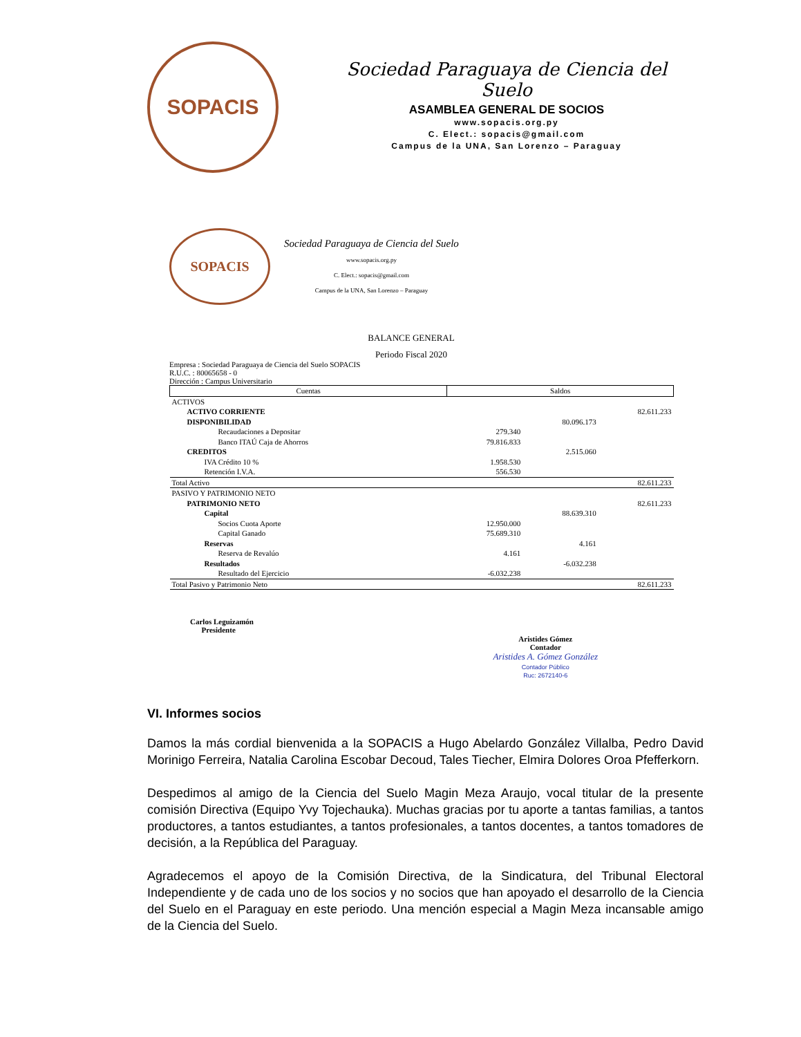SOPACIS
Sociedad Paraguaya de Ciencia del Suelo
ASAMBLEA GENERAL DE SOCIOS
www.sopacis.org.py
C. Elect.: sopacis@gmail.com
Campus de la UNA, San Lorenzo – Paraguay
SOPACIS
Sociedad Paraguaya de Ciencia del Suelo
www.sopacis.org.py
C. Elect.: sopacis@gmail.com
Campus de la UNA, San Lorenzo – Paraguay
BALANCE GENERAL
Periodo Fiscal 2020
Empresa : Sociedad Paraguaya de Ciencia del Suelo SOPACIS
R.U.C. : 80065658 - 0
Dirección : Campus Universitario
| Cuentas | Saldos | | |
| --- | --- | --- | --- |
| ACTIVOS | | | |
| ACTIVO CORRIENTE | | | 82.611.233 |
| DISPONIBILIDAD | | 80.096.173 | |
| Recaudaciones a Depositar | 279.340 | | |
| Banco ITAÚ Caja de Ahorros | 79.816.833 | | |
| CREDITOS | | 2.515.060 | |
| IVA Crédito 10 % | 1.958.530 | | |
| Retención I.V.A. | 556.530 | | |
| Total Activo | | | 82.611.233 |
| PASIVO Y PATRIMONIO NETO | | | |
| PATRIMONIO NETO | | | 82.611.233 |
| Capital | | 88.639.310 | |
| Socios Cuota Aporte | 12.950.000 | | |
| Capital Ganado | 75.689.310 | | |
| Reservas | | 4.161 | |
| Reserva de Revalúo | 4.161 | | |
| Resultados | | -6.032.238 | |
| Resultado del Ejercicio | -6.032.238 | | |
| Total Pasivo y Patrimonio Neto | | | 82.611.233 |
Carlos Leguizamón
Presidente
Aristides Gómez
Contador
Aristides A. Gómez González
Contador Público
Ruc: 2672140-6
VI. Informes socios
Damos la más cordial bienvenida a la SOPACIS a Hugo Abelardo González Villalba, Pedro David Morinigo Ferreira, Natalia Carolina Escobar Decoud, Tales Tiecher, Elmira Dolores Oroa Pfefferkorn.
Despedimos al amigo de la Ciencia del Suelo Magin Meza Araujo, vocal titular de la presente comisión Directiva (Equipo Yvy Tojechauka). Muchas gracias por tu aporte a tantas familias, a tantos productores, a tantos estudiantes, a tantos profesionales, a tantos docentes, a tantos tomadores de decisión, a la República del Paraguay.
Agradecemos el apoyo de la Comisión Directiva, de la Sindicatura, del Tribunal Electoral Independiente y de cada uno de los socios y no socios que han apoyado el desarrollo de la Ciencia del Suelo en el Paraguay en este periodo. Una mención especial a Magin Meza incansable amigo de la Ciencia del Suelo.